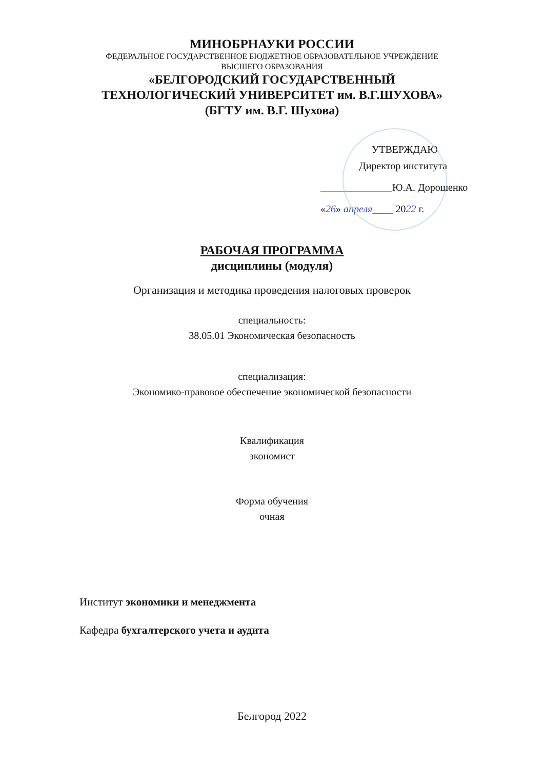МИНОБРНАУКИ РОССИИ
ФЕДЕРАЛЬНОЕ ГОСУДАРСТВЕННОЕ БЮДЖЕТНОЕ ОБРАЗОВАТЕЛЬНОЕ УЧРЕЖДЕНИЕ
ВЫСШЕГО ОБРАЗОВАНИЯ
«БЕЛГОРОДСКИЙ ГОСУДАРСТВЕННЫЙ
ТЕХНОЛОГИЧЕСКИЙ УНИВЕРСИТЕТ им. В.Г.ШУХОВА»
(БГТУ им. В.Г. Шухова)
УТВЕРЖДАЮ
Директор института
______________Ю.А. Дорошенко
«26» апреля____ 2022 г.
РАБОЧАЯ ПРОГРАММА
дисциплины (модуля)
Организация и методика проведения налоговых проверок
специальность:
38.05.01 Экономическая безопасность
специализация:
Экономико-правовое обеспечение экономической безопасности
Квалификация
экономист
Форма обучения
очная
Институт экономики и менеджмента
Кафедра бухгалтерского учета и аудита
Белгород 2022